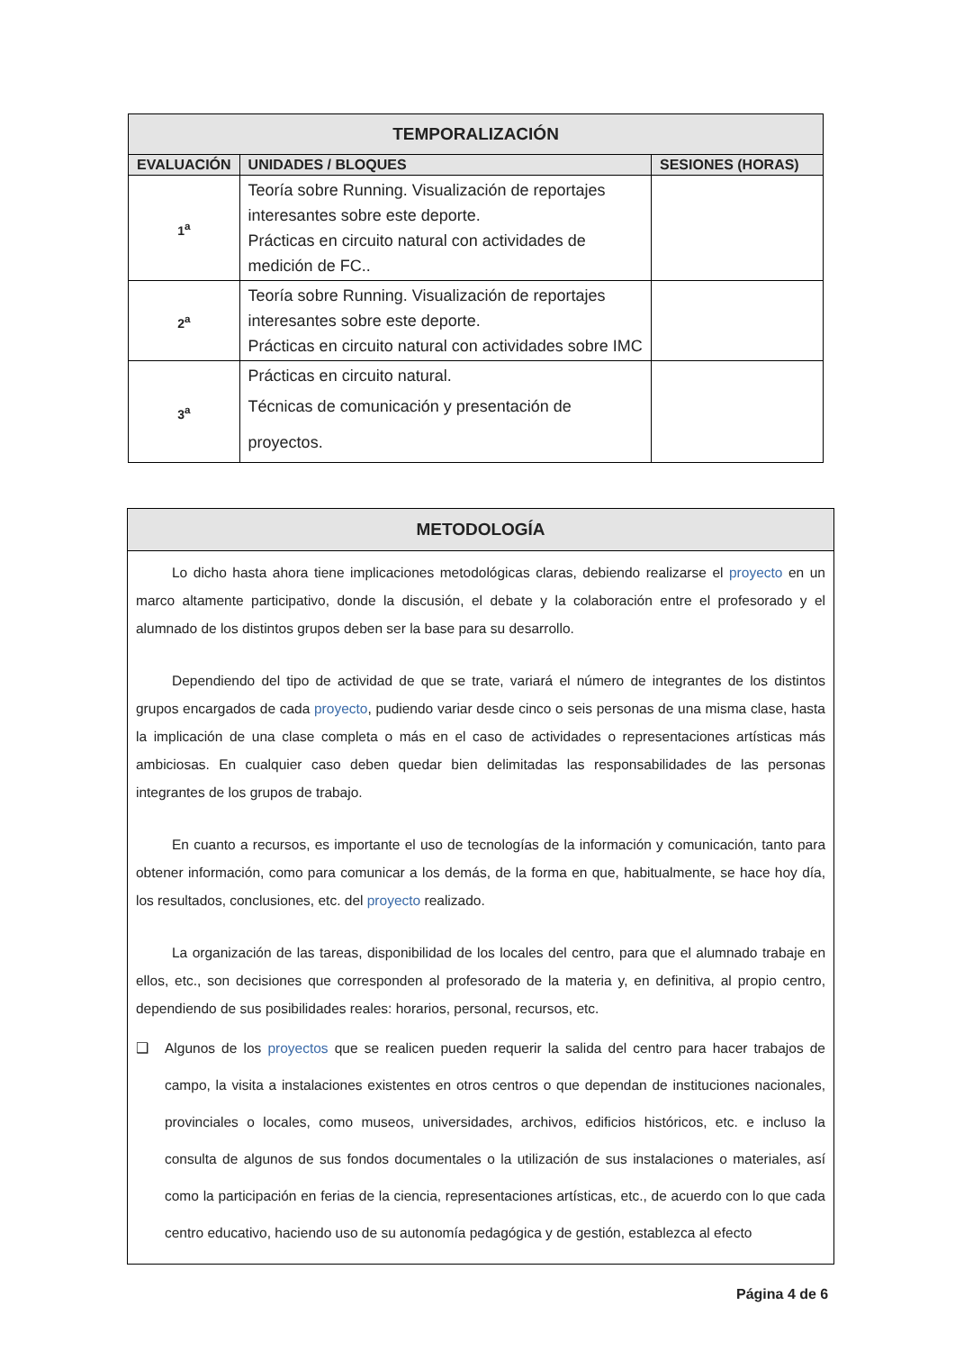| TEMPORALIZACIÓN | | |
| --- | --- | --- |
| EVALUACIÓN | UNIDADES / BLOQUES | SESIONES (HORAS) |
| 1<sup>a</sup> | Teoría sobre Running. Visualización de reportajes interesantes sobre este deporte. Prácticas en circuito natural con actividades de medición de FC.. | |
| 2<sup>a</sup> | Teoría sobre Running. Visualización de reportajes interesantes sobre este deporte. Prácticas en circuito natural con actividades sobre IMC | |
| 3<sup>a</sup> | Prácticas en circuito natural. Técnicas de comunicación y presentación de proyectos. | |
METODOLOGÍA
Lo dicho hasta ahora tiene implicaciones metodológicas claras, debiendo realizarse el proyecto en un marco altamente participativo, donde la discusión, el debate y la colaboración entre el profesorado y el alumnado de los distintos grupos deben ser la base para su desarrollo.
Dependiendo del tipo de actividad de que se trate, variará el número de integrantes de los distintos grupos encargados de cada proyecto, pudiendo variar desde cinco o seis personas de una misma clase, hasta la implicación de una clase completa o más en el caso de actividades o representaciones artísticas más ambiciosas. En cualquier caso deben quedar bien delimitadas las responsabilidades de las personas integrantes de los grupos de trabajo.
En cuanto a recursos, es importante el uso de tecnologías de la información y comunicación, tanto para obtener información, como para comunicar a los demás, de la forma en que, habitualmente, se hace hoy día, los resultados, conclusiones, etc. del proyecto realizado.
La organización de las tareas, disponibilidad de los locales del centro, para que el alumnado trabaje en ellos, etc., son decisiones que corresponden al profesorado de la materia y, en definitiva, al propio centro, dependiendo de sus posibilidades reales: horarios, personal, recursos, etc.
❑ Algunos de los proyectos que se realicen pueden requerir la salida del centro para hacer trabajos de campo, la visita a instalaciones existentes en otros centros o que dependan de instituciones nacionales, provinciales o locales, como museos, universidades, archivos, edificios históricos, etc. e incluso la consulta de algunos de sus fondos documentales o la utilización de sus instalaciones o materiales, así como la participación en ferias de la ciencia, representaciones artísticas, etc., de acuerdo con lo que cada centro educativo, haciendo uso de su autonomía pedagógica y de gestión, establezca al efecto
Página 4 de 6